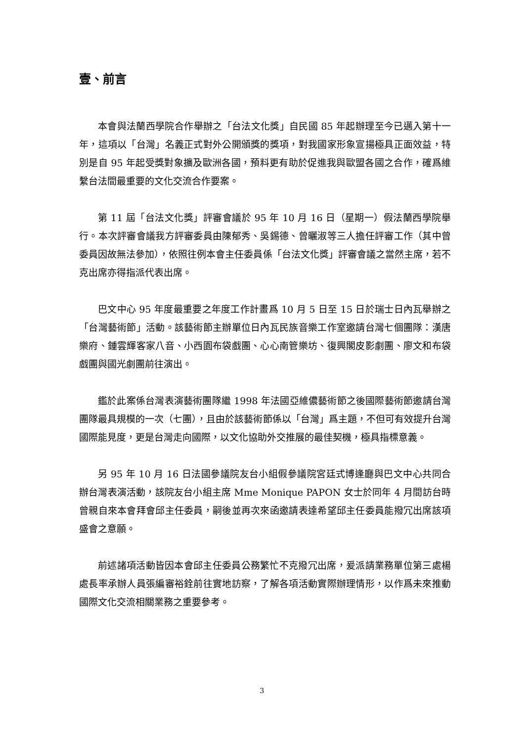壹、前言
本會與法蘭西學院合作舉辦之「台法文化獎」自民國 85 年起辦理至今已邁入第十一年，這項以「台灣」名義正式對外公開頒獎的獎項，對我國家形象宣揚極具正面效益，特別是自 95 年起受獎對象擴及歐洲各國，預料更有助於促進我與歐盟各國之合作，確爲維繫台法間最重要的文化交流合作要案。
第 11 屆「台法文化獎」評審會議於 95 年 10 月 16 日（星期一）假法蘭西學院舉行。本次評審會議我方評審委員由陳郁秀、吳錫德、曾曬淑等三人擔任評審工作（其中曾委員因故無法參加），依照往例本會主任委員係「台法文化獎」評審會議之當然主席，若不克出席亦得指派代表出席。
巴文中心 95 年度最重要之年度工作計畫爲 10 月 5 日至 15 日於瑞士日內瓦舉辦之「台灣藝術節」活動。該藝術節主辦單位日內瓦民族音樂工作室邀請台灣七個團隊：漢唐樂府、鍾雲輝客家八音、小西園布袋戲團、心心南管樂坊、復興閣皮影劇團、廖文和布袋戲團與國光劇團前往演出。
鑑於此案係台灣表演藝術團隊繼 1998 年法國亞維儂藝術節之後國際藝術節邀請台灣團隊最具規模的一次（七團），且由於該藝術節係以「台灣」爲主題，不但可有效提升台灣國際能見度，更是台灣走向國際，以文化協助外交推展的最佳契機，極具指標意義。
另 95 年 10 月 16 日法國參議院友台小組假參議院宮廷式博逢廳與巴文中心共同合辦台灣表演活動，該院友台小組主席 Mme Monique PAPON 女士於同年 4 月間訪台時曾親自來本會拜會邱主任委員，嗣後並再次來函邀請表達希望邱主任委員能撥冗出席該項盛會之意願。
前述諸項活動皆因本會邱主任委員公務繁忙不克撥冗出席，爰派請業務單位第三處楊處長率承辦人員張編審裕銓前往實地訪察，了解各項活動實際辦理情形，以作爲未來推動國際文化交流相關業務之重要參考。
3